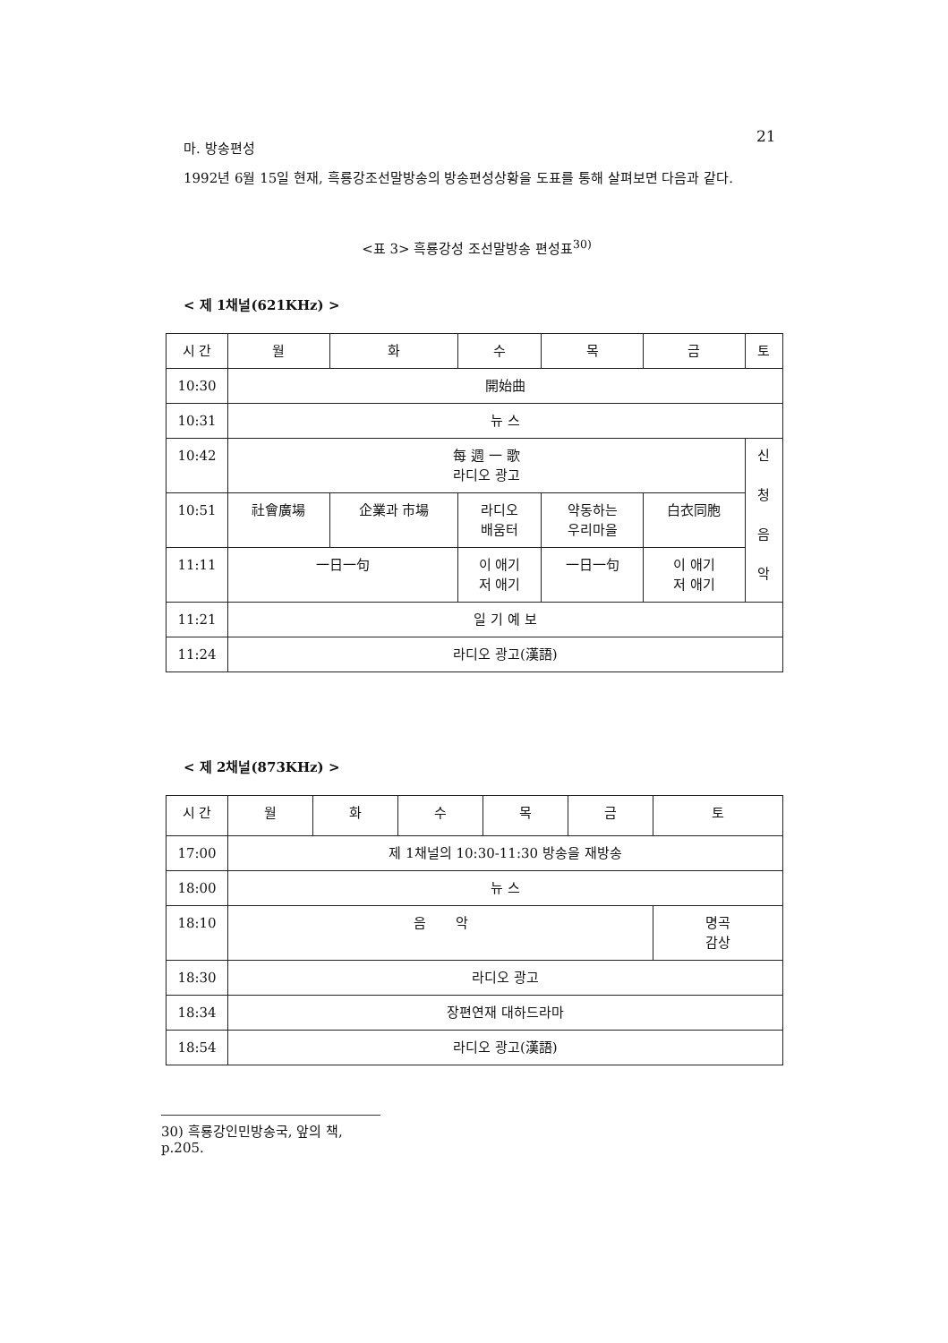21
마. 방송편성
1992년 6월 15일 현재, 흑룡강조선말방송의 방송편성상황을 도표를 통해 살펴보면 다음과 같다.
<표 3> 흑룡강성 조선말방송 편성표<sup>30)</sup>
< 제 1채널(621KHz) >
| 시 간 | 월 | 화 | 수 | 목 | 금 | 토 |
| 10:30 | 開始曲 | | | | | |
| 10:31 | 뉴 스 | | | | | |
| 10:42 | 每 週 一 歌 라디오 광고 | | | | | 신 청 음 악 |
| 10:51 | 社會廣場 | 企業과 市場 | 라디오 배움터 | 약동하는 우리마을 | 白衣同胞 | |
| 11:11 | 一日一句 | | 이 애기 저 애기 | 一日一句 | 이 애기 저 애기 | |
| 11:21 | 일 기 예 보 | | | | | |
| 11:24 | 라디오 광고(漢語) | | | | | |
< 제 2채널(873KHz) >
| 시 간 | 월 | 화 | 수 | 목 | 금 | 토 |
| 17:00 | 제 1채널의 10:30-11:30 방송을 재방송 | | | | | |
| 18:00 | 뉴 스 | | | | | |
| 18:10 | 음 악 | | | | | 명곡 감상 |
| 18:30 | 라디오 광고 | | | | | |
| 18:34 | 장편연재 대하드라마 | | | | | |
| 18:54 | 라디오 광고(漢語) | | | | | |
30) 흑룡강인민방송국, 앞의 책, p.205.